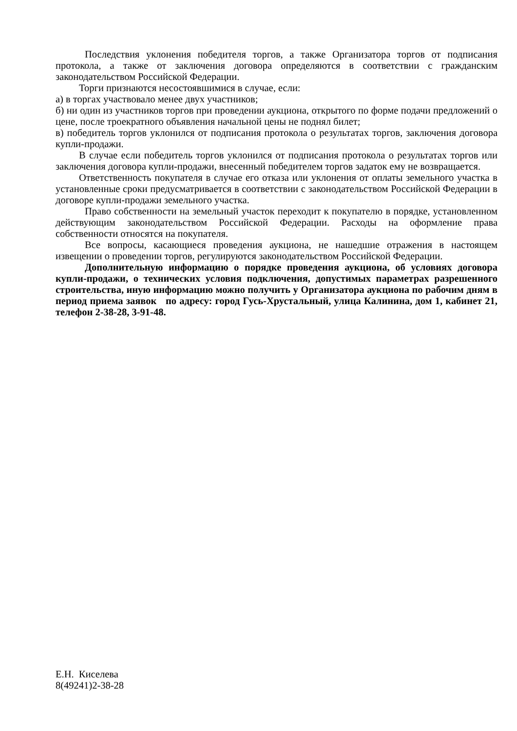Последствия уклонения победителя торгов, а также Организатора торгов от подписания протокола, а также от заключения договора определяются в соответствии с гражданским законодательством Российской Федерации.
Торги признаются несостоявшимися в случае, если:
а) в торгах участвовало менее двух участников;
б) ни один из участников торгов при проведении аукциона, открытого по форме подачи предложений о цене, после троекратного объявления начальной цены не поднял билет;
в) победитель торгов уклонился от подписания протокола о результатах торгов, заключения договора купли-продажи.
В случае если победитель торгов уклонился от подписания протокола о результатах торгов или заключения договора купли-продажи, внесенный победителем торгов задаток ему не возвращается.
Ответственность покупателя в случае его отказа или уклонения от оплаты земельного участка в установленные сроки предусматривается в соответствии с законодательством Российской Федерации в договоре купли-продажи земельного участка.
Право собственности на земельный участок переходит к покупателю в порядке, установленном действующим законодательством Российской Федерации. Расходы на оформление права собственности относятся на покупателя.
Все вопросы, касающиеся проведения аукциона, не нашедшие отражения в настоящем извещении о проведении торгов, регулируются законодательством Российской Федерации.
Дополнительную информацию о порядке проведения аукциона, об условиях договора купли-продажи, о технических условия подключения, допустимых параметрах разрешенного строительства, иную информацию можно получить у Организатора аукциона по рабочим дням в период приема заявок по адресу: город Гусь-Хрустальный, улица Калинина, дом 1, кабинет 21, телефон 2-38-28, 3-91-48.
Е.Н. Киселева
8(49241)2-38-28